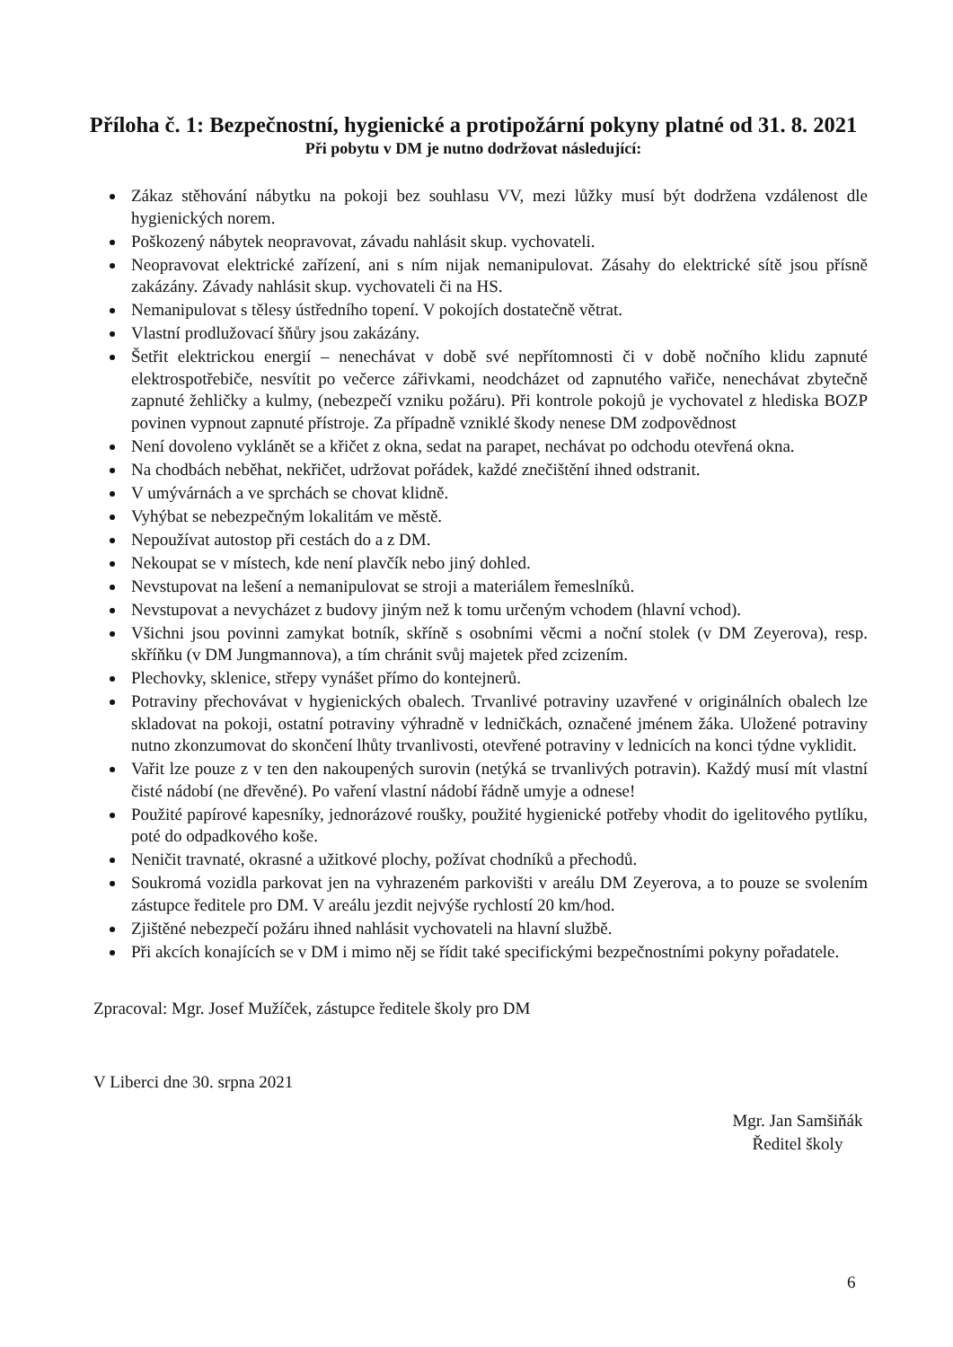Příloha č. 1: Bezpečnostní, hygienické a protipožární pokyny platné od 31. 8. 2021
Při pobytu v DM je nutno dodržovat následující:
Zákaz stěhování nábytku na pokoji bez souhlasu VV, mezi lůžky musí být dodržena vzdálenost dle hygienických norem.
Poškozený nábytek neopravovat, závadu nahlásit skup. vychovateli.
Neopravovat elektrické zařízení, ani s ním nijak nemanipulovat. Zásahy do elektrické sítě jsou přísně zakázány. Závady nahlásit skup. vychovateli či na HS.
Nemanipulovat s tělesy ústředního topení. V pokojích dostatečně větrat.
Vlastní prodlužovací šňůry jsou zakázány.
Šetřit elektrickou energií – nenechávat v době své nepřítomnosti či v době nočního klidu zapnuté elektrospotřebiče, nesvítit po večerce zářivkami, neodcházet od zapnutého vařiče, nenechávat zbytečně zapnuté žehličky a kulmy, (nebezpečí vzniku požáru). Při kontrole pokojů je vychovatel z hlediska BOZP povinen vypnout zapnuté přístroje. Za případně vzniklé škody nenese DM zodpovědnost
Není dovoleno vyklánět se a křičet z okna, sedat na parapet, nechávat po odchodu otevřená okna.
Na chodbách neběhat, nekřičet, udržovat pořádek, každé znečištění ihned odstranit.
V umývárnách a ve sprchách se chovat klidně.
Vyhýbat se nebezpečným lokalitám ve městě.
Nepoužívat autostop při cestách do a z DM.
Nekoupat se v místech, kde není plavčík nebo jiný dohled.
Nevstupovat na lešení a nemanipulovat se stroji a materiálem řemeslníků.
Nevstupovat a nevycházet z budovy jiným než k tomu určeným vchodem (hlavní vchod).
Všichni jsou povinni zamykat botník, skříně s osobními věcmi a noční stolek (v DM Zeyerova), resp. skříňku (v DM Jungmannova), a tím chránit svůj majetek před zcizením.
Plechovky, sklenice, střepy vynášet přímo do kontejnerů.
Potraviny přechovávat v hygienických obalech. Trvanlivé potraviny uzavřené v originálních obalech lze skladovat na pokoji, ostatní potraviny výhradně v ledničkách, označené jménem žáka. Uložené potraviny nutno zkonzumovat do skončení lhůty trvanlivosti, otevřené potraviny v lednicích na konci týdne vyklidit.
Vařit lze pouze z v ten den nakoupených surovin (netýká se trvanlivých potravin). Každý musí mít vlastní čisté nádobí (ne dřevěné). Po vaření vlastní nádobí řádně umyje a odnese!
Použité papírové kapesníky, jednorázové roušky, použité hygienické potřeby vhodit do igelitového pytlíku, poté do odpadkového koše.
Neničit travnaté, okrasné a užitkové plochy, požívat chodníků a přechodů.
Soukromá vozidla parkovat jen na vyhrazeném parkovišti v areálu DM Zeyerova, a to pouze se svolením zástupce ředitele pro DM. V areálu jezdit nejvýše rychlostí 20 km/hod.
Zjištěné nebezpečí požáru ihned nahlásit vychovateli na hlavní službě.
Při akcích konajících se v DM i mimo něj se řídit také specifickými bezpečnostními pokyny pořadatele.
Zpracoval: Mgr. Josef Mužíček, zástupce ředitele školy pro DM
V Liberci dne 30. srpna 2021
Mgr. Jan Samšiňák
Ředitel školy
6